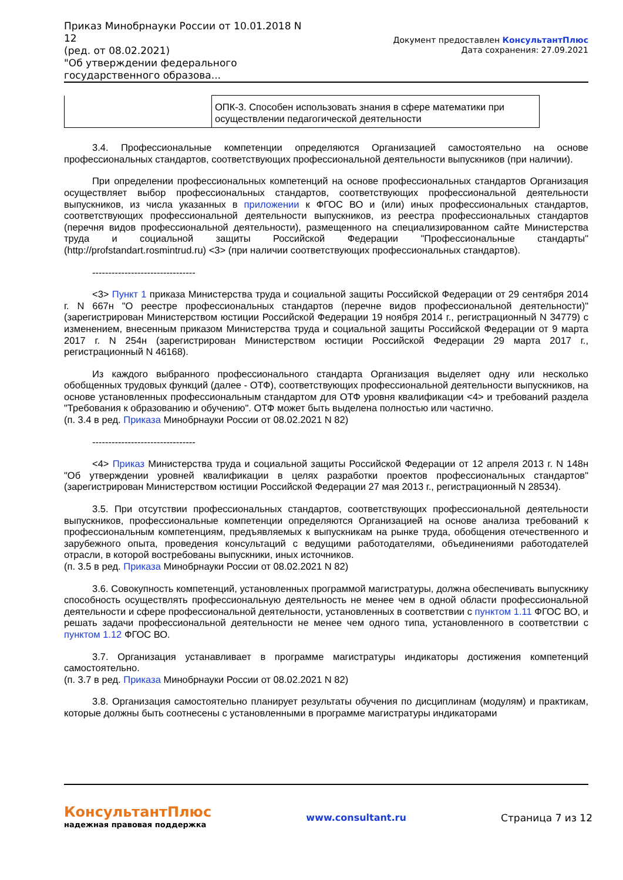Приказ Минобрнауки России от 10.01.2018 N 12
(ред. от 08.02.2021)
"Об утверждении федерального государственного образова...
Документ предоставлен КонсультантПлюс
Дата сохранения: 27.09.2021
| | ОПК-3. Способен использовать знания в сфере математики при осуществлении педагогической деятельности |
3.4. Профессиональные компетенции определяются Организацией самостоятельно на основе профессиональных стандартов, соответствующих профессиональной деятельности выпускников (при наличии).
При определении профессиональных компетенций на основе профессиональных стандартов Организация осуществляет выбор профессиональных стандартов, соответствующих профессиональной деятельности выпускников, из числа указанных в приложении к ФГОС ВО и (или) иных профессиональных стандартов, соответствующих профессиональной деятельности выпускников, из реестра профессиональных стандартов (перечня видов профессиональной деятельности), размещенного на специализированном сайте Министерства труда и социальной защиты Российской Федерации "Профессиональные стандарты" (http://profstandart.rosmintrud.ru) <3> (при наличии соответствующих профессиональных стандартов).
--------------------------------
<3> Пункт 1 приказа Министерства труда и социальной защиты Российской Федерации от 29 сентября 2014 г. N 667н "О реестре профессиональных стандартов (перечне видов профессиональной деятельности)" (зарегистрирован Министерством юстиции Российской Федерации 19 ноября 2014 г., регистрационный N 34779) с изменением, внесенным приказом Министерства труда и социальной защиты Российской Федерации от 9 марта 2017 г. N 254н (зарегистрирован Министерством юстиции Российской Федерации 29 марта 2017 г., регистрационный N 46168).
Из каждого выбранного профессионального стандарта Организация выделяет одну или несколько обобщенных трудовых функций (далее - ОТФ), соответствующих профессиональной деятельности выпускников, на основе установленных профессиональным стандартом для ОТФ уровня квалификации <4> и требований раздела "Требования к образованию и обучению". ОТФ может быть выделена полностью или частично.
(п. 3.4 в ред. Приказа Минобрнауки России от 08.02.2021 N 82)
--------------------------------
<4> Приказ Министерства труда и социальной защиты Российской Федерации от 12 апреля 2013 г. N 148н "Об утверждении уровней квалификации в целях разработки проектов профессиональных стандартов" (зарегистрирован Министерством юстиции Российской Федерации 27 мая 2013 г., регистрационный N 28534).
3.5. При отсутствии профессиональных стандартов, соответствующих профессиональной деятельности выпускников, профессиональные компетенции определяются Организацией на основе анализа требований к профессиональным компетенциям, предъявляемых к выпускникам на рынке труда, обобщения отечественного и зарубежного опыта, проведения консультаций с ведущими работодателями, объединениями работодателей отрасли, в которой востребованы выпускники, иных источников.
(п. 3.5 в ред. Приказа Минобрнауки России от 08.02.2021 N 82)
3.6. Совокупность компетенций, установленных программой магистратуры, должна обеспечивать выпускнику способность осуществлять профессиональную деятельность не менее чем в одной области профессиональной деятельности и сфере профессиональной деятельности, установленных в соответствии с пунктом 1.11 ФГОС ВО, и решать задачи профессиональной деятельности не менее чем одного типа, установленного в соответствии с пунктом 1.12 ФГОС ВО.
3.7. Организация устанавливает в программе магистратуры индикаторы достижения компетенций самостоятельно.
(п. 3.7 в ред. Приказа Минобрнауки России от 08.02.2021 N 82)
3.8. Организация самостоятельно планирует результаты обучения по дисциплинам (модулям) и практикам, которые должны быть соотнесены с установленными в программе магистратуры индикаторами
КонсультантПлюс
надежная правовая поддержка
www.consultant.ru Страница 7 из 12